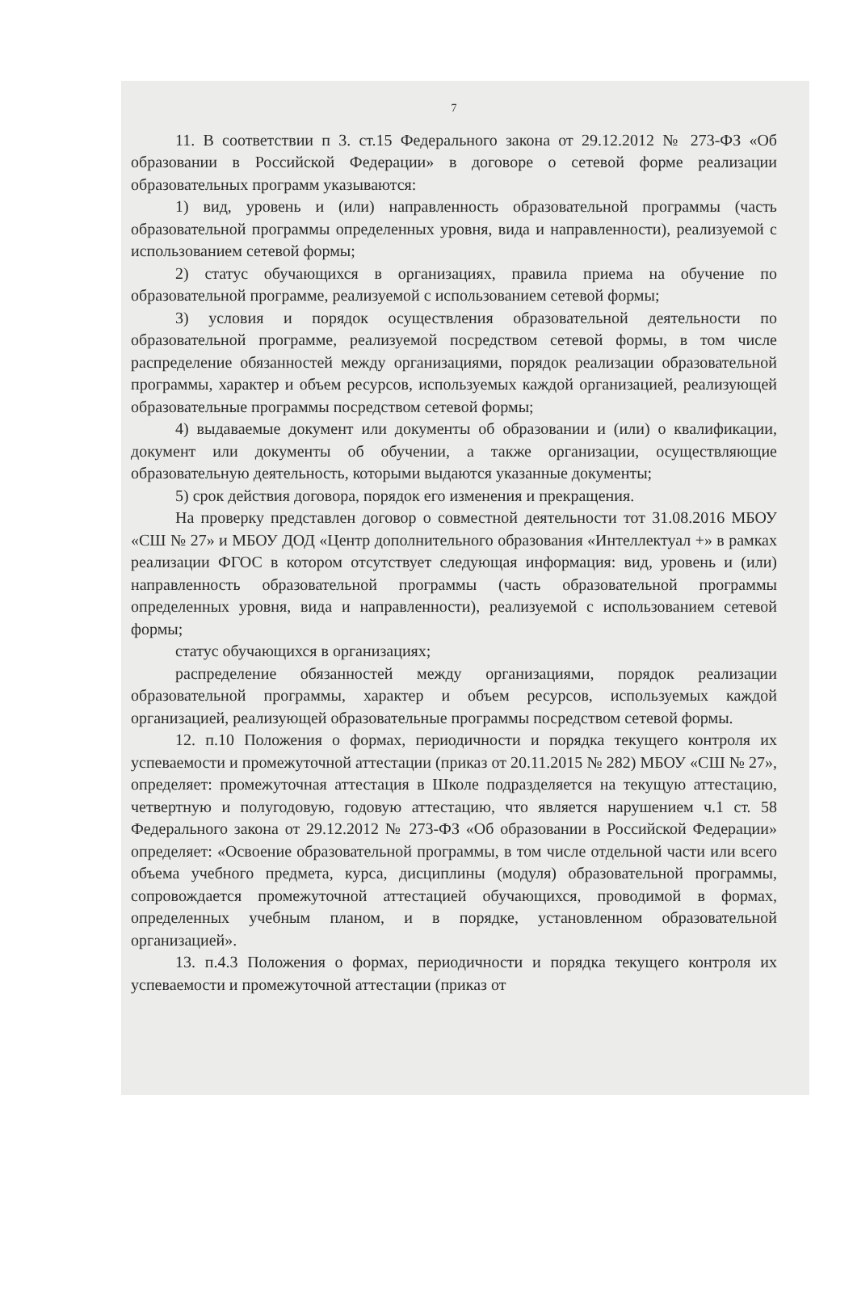7
11. В соответствии п 3. ст.15 Федерального закона от 29.12.2012 № 273-ФЗ «Об образовании в Российской Федерации» в договоре о сетевой форме реализации образовательных программ указываются:
1) вид, уровень и (или) направленность образовательной программы (часть образовательной программы определенных уровня, вида и направленности), реализуемой с использованием сетевой формы;
2) статус обучающихся в организациях, правила приема на обучение по образовательной программе, реализуемой с использованием сетевой формы;
3) условия и порядок осуществления образовательной деятельности по образовательной программе, реализуемой посредством сетевой формы, в том числе распределение обязанностей между организациями, порядок реализации образовательной программы, характер и объем ресурсов, используемых каждой организацией, реализующей образовательные программы посредством сетевой формы;
4) выдаваемые документ или документы об образовании и (или) о квалификации, документ или документы об обучении, а также организации, осуществляющие образовательную деятельность, которыми выдаются указанные документы;
5) срок действия договора, порядок его изменения и прекращения.
На проверку представлен договор о совместной деятельности тот 31.08.2016 МБОУ «СШ № 27» и МБОУ ДОД «Центр дополнительного образования «Интеллектуал +» в рамках реализации ФГОС в котором отсутствует следующая информация: вид, уровень и (или) направленность образовательной программы (часть образовательной программы определенных уровня, вида и направленности), реализуемой с использованием сетевой формы;
статус обучающихся в организациях;
распределение обязанностей между организациями, порядок реализации образовательной программы, характер и объем ресурсов, используемых каждой организацией, реализующей образовательные программы посредством сетевой формы.
12. п.10 Положения о формах, периодичности и порядка текущего контроля их успеваемости и промежуточной аттестации (приказ от 20.11.2015 № 282) МБОУ «СШ № 27», определяет: промежуточная аттестация в Школе подразделяется на текущую аттестацию, четвертную и полугодовую, годовую аттестацию, что является нарушением ч.1 ст. 58 Федерального закона от 29.12.2012 № 273-ФЗ «Об образовании в Российской Федерации» определяет: «Освоение образовательной программы, в том числе отдельной части или всего объема учебного предмета, курса, дисциплины (модуля) образовательной программы, сопровождается промежуточной аттестацией обучающихся, проводимой в формах, определенных учебным планом, и в порядке, установленном образовательной организацией».
13. п.4.3 Положения о формах, периодичности и порядка текущего контроля их успеваемости и промежуточной аттестации (приказ от